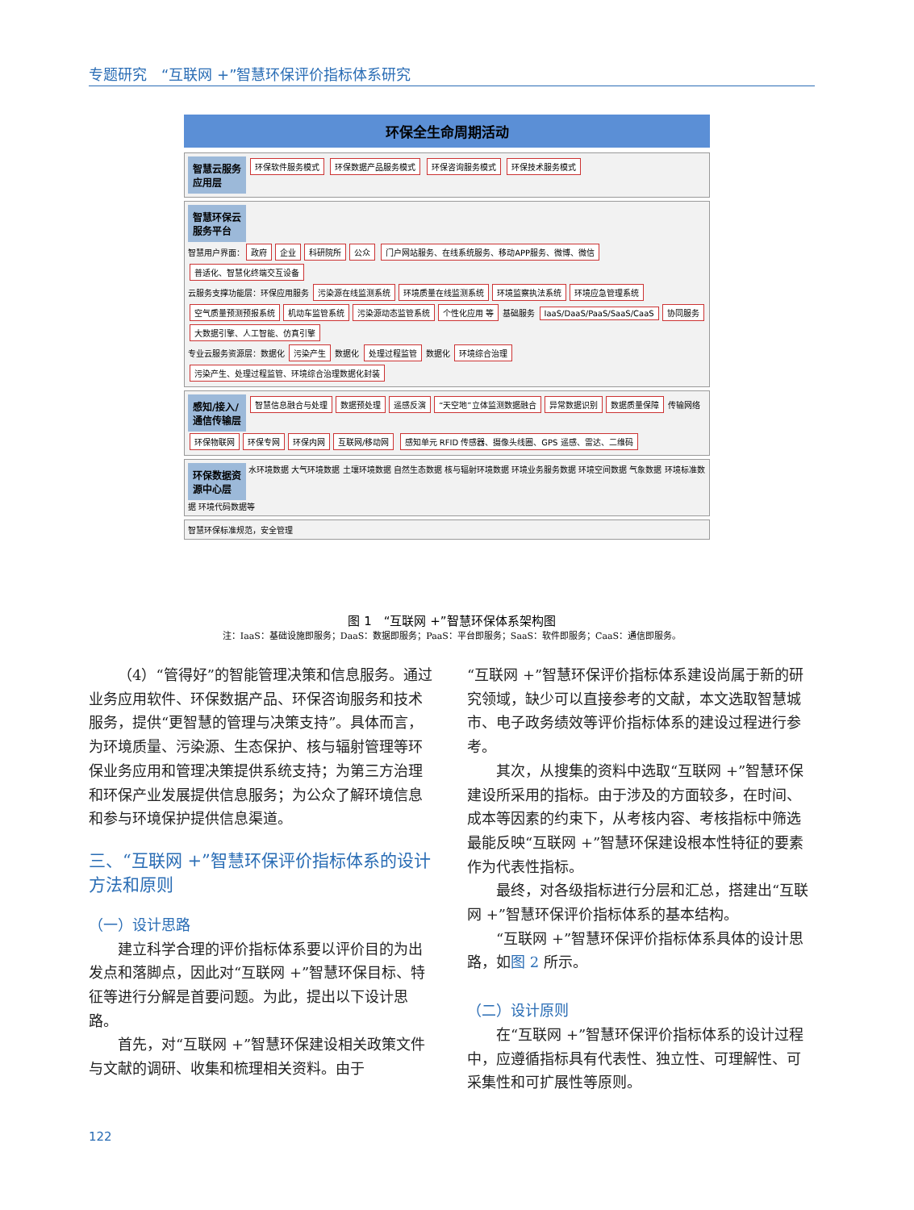专题研究　“互联网 +”智慧环保评价指标体系研究
环保全生命周期活动
智慧云服务应用层 环保软件服务模式 环保数据产品服务模式 环保咨询服务模式 环保技术服务模式
智慧环保云服务平台
智慧用户界面： 政府 企业 科研院所 公众 门户网站服务、在线系统服务、移动APP服务、微博、微信 普适化、智慧化终端交互设备
云服务支撑功能层：环保应用服务 污染源在线监测系统 环境质量在线监测系统 环境监察执法系统 环境应急管理系统 空气质量预测预报系统 机动车监管系统 污染源动态监管系统 个性化应用 等 基础服务 IaaS/DaaS/PaaS/SaaS/CaaS 协同服务 大数据引擎、人工智能、仿真引擎
专业云服务资源层：数据化 污染产生 数据化 处理过程监管 数据化 环境综合治理 污染产生、处理过程监管、环境综合治理数据化封装
感知/接入/通信传输层 智慧信息融合与处理 数据预处理 遥感反演 “天空地”立体监测数据融合 异常数据识别 数据质量保障 传输网络 环保物联网 环保专网 环保内网 互联网/移动网 感知单元 RFID 传感器、摄像头线圈、GPS 遥感、雷达、二维码
环保数据资源中心层 水环境数据 大气环境数据 土壤环境数据 自然生态数据 核与辐射环境数据 环境业务服务数据 环境空间数据 气象数据 环境标准数据 环境代码数据等
智慧环保标准规范，安全管理
图 1　“互联网 +”智慧环保体系架构图
注：IaaS：基础设施即服务；DaaS：数据即服务；PaaS：平台即服务；SaaS：软件即服务；CaaS：通信即服务。
（4）“管得好”的智能管理决策和信息服务。通过业务应用软件、环保数据产品、环保咨询服务和技术服务，提供“更智慧的管理与决策支持”。具体而言，为环境质量、污染源、生态保护、核与辐射管理等环保业务应用和管理决策提供系统支持；为第三方治理和环保产业发展提供信息服务；为公众了解环境信息和参与环境保护提供信息渠道。
三、“互联网 +”智慧环保评价指标体系的设计方法和原则
（一）设计思路
建立科学合理的评价指标体系要以评价目的为出发点和落脚点，因此对“互联网 +”智慧环保目标、特征等进行分解是首要问题。为此，提出以下设计思路。
首先，对“互联网 +”智慧环保建设相关政策文件与文献的调研、收集和梳理相关资料。由于
“互联网 +”智慧环保评价指标体系建设尚属于新的研究领域，缺少可以直接参考的文献，本文选取智慧城市、电子政务绩效等评价指标体系的建设过程进行参考。
其次，从搜集的资料中选取“互联网 +”智慧环保建设所采用的指标。由于涉及的方面较多，在时间、成本等因素的约束下，从考核内容、考核指标中筛选最能反映“互联网 +”智慧环保建设根本性特征的要素作为代表性指标。
最终，对各级指标进行分层和汇总，搭建出“互联网 +”智慧环保评价指标体系的基本结构。
“互联网 +”智慧环保评价指标体系具体的设计思路，如图 2 所示。
（二）设计原则
在“互联网 +”智慧环保评价指标体系的设计过程中，应遵循指标具有代表性、独立性、可理解性、可采集性和可扩展性等原则。
122